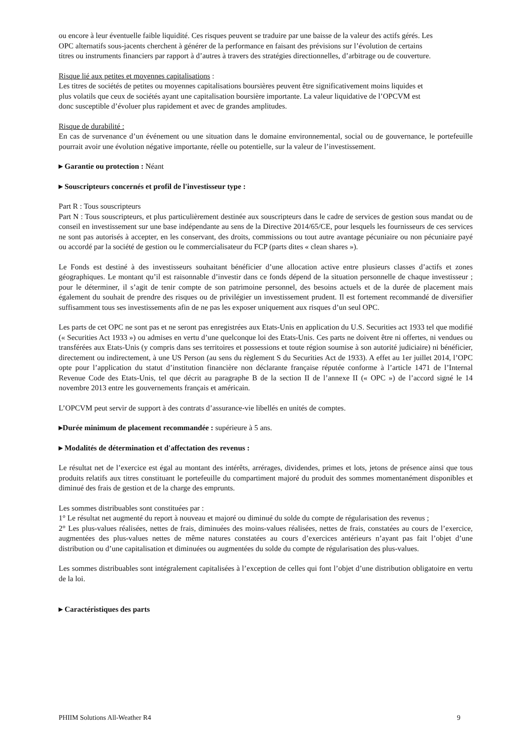ou encore à leur éventuelle faible liquidité. Ces risques peuvent se traduire par une baisse de la valeur des actifs gérés. Les OPC alternatifs sous-jacents cherchent à générer de la performance en faisant des prévisions sur l’évolution de certains titres ou instruments financiers par rapport à d’autres à travers des stratégies directionnelles, d’arbitrage ou de couverture.
Risque lié aux petites et moyennes capitalisations :
Les titres de sociétés de petites ou moyennes capitalisations boursières peuvent être significativement moins liquides et plus volatils que ceux de sociétés ayant une capitalisation boursière importante. La valeur liquidative de l’OPCVM est donc susceptible d’évoluer plus rapidement et avec de grandes amplitudes.
Risque de durabilité :
En cas de survenance d’un événement ou une situation dans le domaine environnemental, social ou de gouvernance, le portefeuille pourrait avoir une évolution négative importante, réelle ou potentielle, sur la valeur de l’investissement.
▸ Garantie ou protection : Néant
▸ Souscripteurs concernés et profil de l'investisseur type :
Part R : Tous souscripteurs
Part N : Tous souscripteurs, et plus particulièrement destinée aux souscripteurs dans le cadre de services de gestion sous mandat ou de conseil en investissement sur une base indépendante au sens de la Directive 2014/65/CE, pour lesquels les fournisseurs de ces services ne sont pas autorisés à accepter, en les conservant, des droits, commissions ou tout autre avantage pécuniaire ou non pécuniaire payé ou accordé par la société de gestion ou le commercialisateur du FCP (parts dites « clean shares »).
Le Fonds est destiné à des investisseurs souhaitant bénéficier d’une allocation active entre plusieurs classes d’actifs et zones géographiques. Le montant qu’il est raisonnable d’investir dans ce fonds dépend de la situation personnelle de chaque investisseur ; pour le déterminer, il s’agit de tenir compte de son patrimoine personnel, des besoins actuels et de la durée de placement mais également du souhait de prendre des risques ou de privilégier un investissement prudent. Il est fortement recommandé de diversifier suffisamment tous ses investissements afin de ne pas les exposer uniquement aux risques d’un seul OPC.
Les parts de cet OPC ne sont pas et ne seront pas enregistrées aux Etats-Unis en application du U.S. Securities act 1933 tel que modifié (« Securities Act 1933 ») ou admises en vertu d’une quelconque loi des Etats-Unis. Ces parts ne doivent être ni offertes, ni vendues ou transférées aux Etats-Unis (y compris dans ses territoires et possessions et toute région soumise à son autorité judiciaire) ni bénéficier, directement ou indirectement, à une US Person (au sens du règlement S du Securities Act de 1933). A effet au 1er juillet 2014, l’OPC opte pour l’application du statut d’institution financière non déclarante française réputée conforme à l’article 1471 de l’Internal Revenue Code des Etats-Unis, tel que décrit au paragraphe B de la section II de l’annexe II (« OPC ») de l’accord signé le 14 novembre 2013 entre les gouvernements français et américain.
L’OPCVM peut servir de support à des contrats d’assurance-vie libellés en unités de comptes.
▸Durée minimum de placement recommandée : supérieure à 5 ans.
▸ Modalités de détermination et d'affectation des revenus :
Le résultat net de l’exercice est égal au montant des intérêts, arrérages, dividendes, primes et lots, jetons de présence ainsi que tous produits relatifs aux titres constituant le portefeuille du compartiment majoré du produit des sommes momentanément disponibles et diminué des frais de gestion et de la charge des emprunts.
Les sommes distribuables sont constituées par :
1° Le résultat net augmenté du report à nouveau et majoré ou diminué du solde du compte de régularisation des revenus ;
2° Les plus-values réalisées, nettes de frais, diminuées des moins-values réalisées, nettes de frais, constatées au cours de l’exercice, augmentées des plus-values nettes de même natures constatées au cours d’exercices antérieurs n’ayant pas fait l’objet d’une distribution ou d’une capitalisation et diminuées ou augmentées du solde du compte de régularisation des plus-values.
Les sommes distribuables sont intégralement capitalisées à l’exception de celles qui font l’objet d’une distribution obligatoire en vertu de la loi.
▸ Caractéristiques des parts
PHIIM Solutions All-Weather R4 9